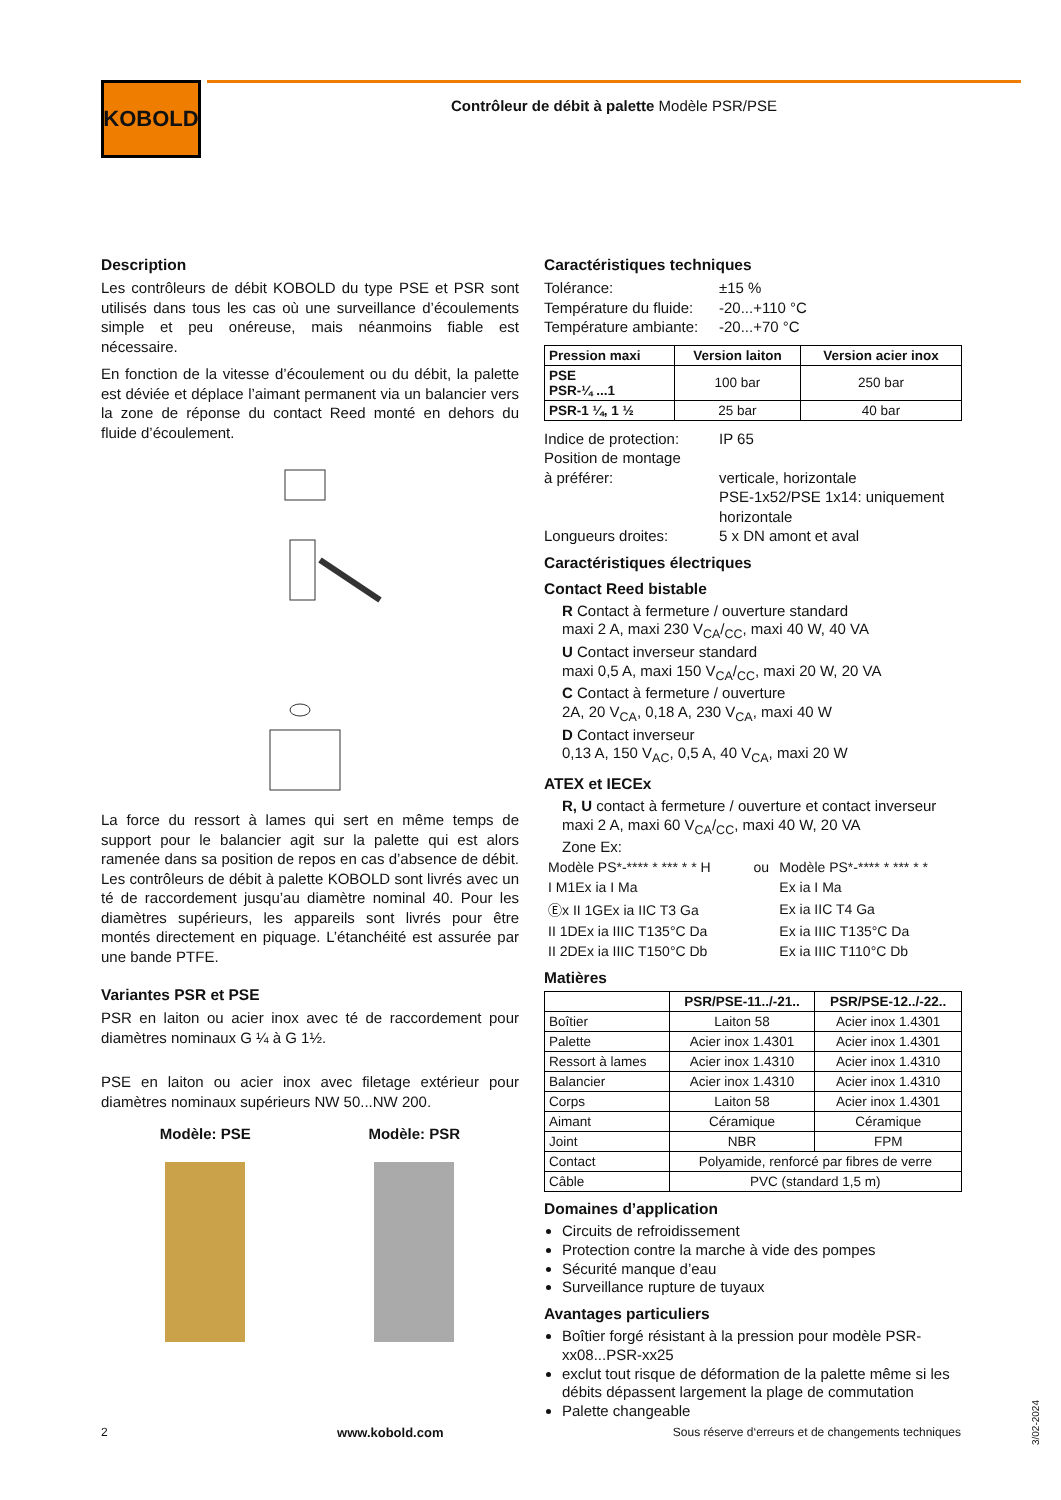KOBOLD
Contrôleur de débit à palette Modèle PSR/PSE
Description
Les contrôleurs de débit KOBOLD du type PSE et PSR sont utilisés dans tous les cas où une surveillance d’écoulements simple et peu onéreuse, mais néanmoins fiable est nécessaire.
En fonction de la vitesse d’écoulement ou du débit, la palette est déviée et déplace l’aimant permanent via un balancier vers la zone de réponse du contact Reed monté en dehors du fluide d’écoulement.
La force du ressort à lames qui sert en même temps de support pour le balancier agit sur la palette qui est alors ramenée dans sa position de repos en cas d’absence de débit. Les contrôleurs de débit à palette KOBOLD sont livrés avec un té de raccordement jusqu’au diamètre nominal 40. Pour les diamètres supérieurs, les appareils sont livrés pour être montés directement en piquage. L’étanchéité est assurée par une bande PTFE.
Variantes PSR et PSE
PSR en laiton ou acier inox avec té de raccordement pour diamètres nominaux G ¼ à G 1½.
PSE en laiton ou acier inox avec filetage extérieur pour diamètres nominaux supérieurs NW 50...NW 200.
Modèle: PSE Modèle: PSR
Caractéristiques techniques
Tolérance: ±15 % Température du fluide: -20...+110 °C Température ambiante: -20...+70 °C
| Pression maxi | Version laiton | Version acier inox |
| --- | --- | --- |
| PSE PSR-¼ ...1 | 100 bar | 250 bar |
| PSR-1 ¼, 1 ½ | 25 bar | 40 bar |
Indice de protection: IP 65 Position de montage
à préférer:
verticale, horizontale
PSE-1x52/PSE 1x14: uniquement horizontale Longueurs droites: 5 x DN amont et aval
Caractéristiques électriques
Contact Reed bistable
R Contact à fermeture / ouverture standard
maxi 2 A, maxi 230 V<sub>CA</sub>/<sub>CC</sub>, maxi 40 W, 40 VA
U Contact inverseur standard
maxi 0,5 A, maxi 150 V<sub>CA</sub>/<sub>CC</sub>, maxi 20 W, 20 VA
C Contact à fermeture / ouverture
2A, 20 V<sub>CA</sub>, 0,18 A, 230 V<sub>CA</sub>, maxi 40 W
D Contact inverseur
0,13 A, 150 V<sub>AC</sub>, 0,5 A, 40 V<sub>CA</sub>, maxi 20 W
ATEX et IECEx
R, U contact à fermeture / ouverture et contact inverseur
maxi 2 A, maxi 60 V<sub>CA</sub>/<sub>CC</sub>, maxi 40 W, 20 VA
Zone Ex:
| Modèle PS*-**** * *** * * H | ou | Modèle PS*-**** * *** * * |
| I M1Ex ia I Ma | | Ex ia I Ma |
| Ⓔx II 1GEx ia IIC T3 Ga | | Ex ia IIC T4 Ga |
| II 1DEx ia IIIC T135°C Da | | Ex ia IIIC T135°C Da |
| II 2DEx ia IIIC T150°C Db | | Ex ia IIIC T110°C Db |
Matières
| | PSR/PSE-11../-21.. | PSR/PSE-12../-22.. |
| --- | --- | --- |
| Boîtier | Laiton 58 | Acier inox 1.4301 |
| Palette | Acier inox 1.4301 | Acier inox 1.4301 |
| Ressort à lames | Acier inox 1.4310 | Acier inox 1.4310 |
| Balancier | Acier inox 1.4310 | Acier inox 1.4310 |
| Corps | Laiton 58 | Acier inox 1.4301 |
| Aimant | Céramique | Céramique |
| Joint | NBR | FPM |
| Contact | Polyamide, renforcé par fibres de verre | |
| Câble | PVC (standard 1,5 m) | |
Domaines d’application
Circuits de refroidissement
Protection contre la marche à vide des pompes
Sécurité manque d’eau
Surveillance rupture de tuyaux
Avantages particuliers
Boîtier forgé résistant à la pression pour modèle PSR-xx08...PSR-xx25
exclut tout risque de déformation de la palette même si les débits dépassent largement la plage de commutation
Palette changeable
2 www.kobold.com Sous réserve d‘erreurs et de changements techniques
3/02-2024